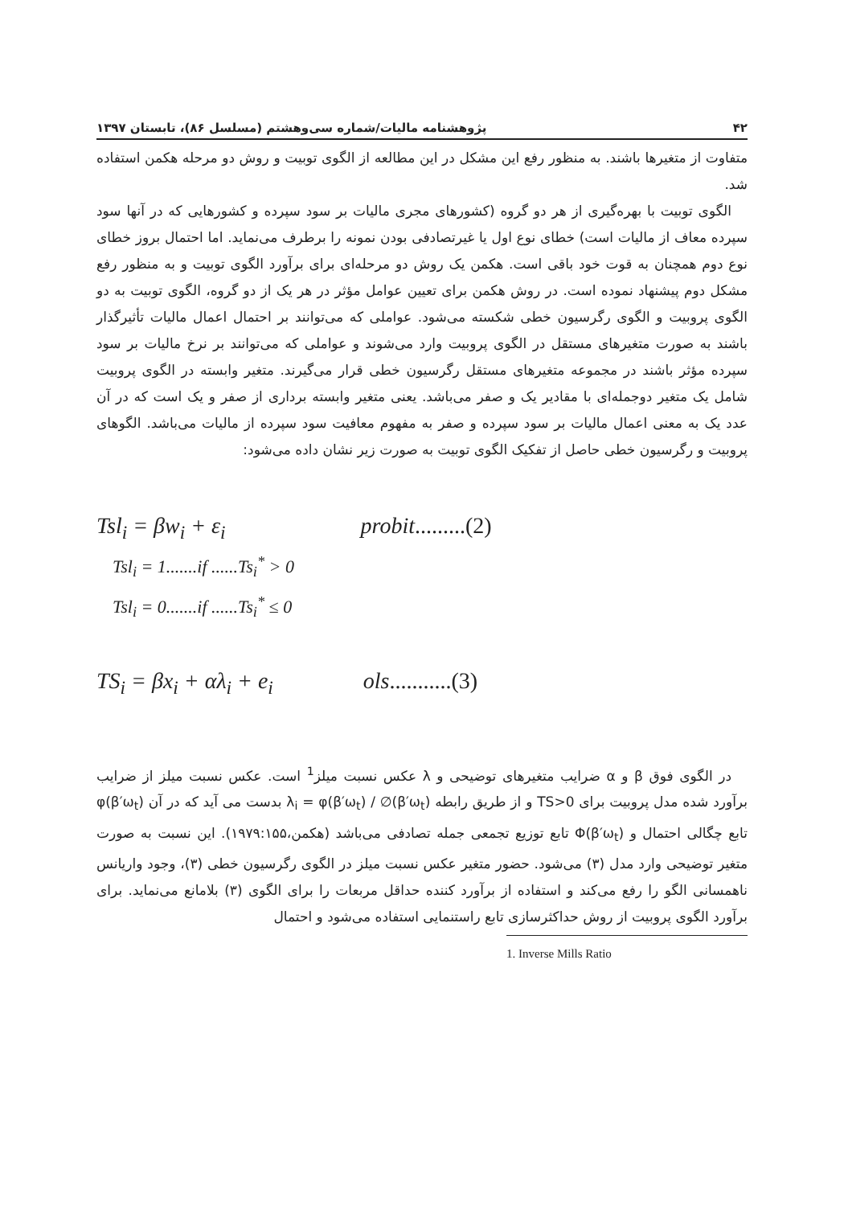۴۲ پژوهشنامه مالیات/شماره سی‌وهشتم (مسلسل ۸۶)، تابستان ۱۳۹۷
متفاوت از متغیرها باشند. به منظور رفع این مشکل در این مطالعه از الگوی توبیت و روش دو مرحله هکمن استفاده شد.
الگوی توبیت با بهره‌گیری از هر دو گروه (کشورهای مجری مالیات بر سود سپرده و کشورهایی که در آنها سود سپرده معاف از مالیات است) خطای نوع اول یا غیرتصادفی بودن نمونه را برطرف می‌نماید. اما احتمال بروز خطای نوع دوم همچنان به قوت خود باقی است. هکمن یک روش دو مرحله‌ای برای برآورد الگوی توبیت و به منظور رفع مشکل دوم پیشنهاد نموده است. در روش هکمن برای تعیین عوامل مؤثر در هر یک از دو گروه، الگوی توبیت به دو الگوی پروبیت و الگوی رگرسیون خطی شکسته می‌شود. عواملی که می‌توانند بر احتمال اعمال مالیات تأثیرگذار باشند به صورت متغیرهای مستقل در الگوی پروبیت وارد می‌شوند و عواملی که می‌توانند بر نرخ مالیات بر سود سپرده مؤثر باشند در مجموعه متغیرهای مستقل رگرسیون خطی قرار می‌گیرند. متغیر وابسته در الگوی پروبیت شامل یک متغیر دوجمله‌ای با مقادیر یک و صفر می‌باشد. یعنی متغیر وابسته برداری از صفر و یک است که در آن عدد یک به معنی اعمال مالیات بر سود سپرده و صفر به مفهوم معافیت سود سپرده از مالیات می‌باشد. الگوهای پروبیت و رگرسیون خطی حاصل از تفکیک الگوی توبیت به صورت زیر نشان داده می‌شود:
Tsl<sub>i</sub> = βw<sub>i</sub> + ε<sub>i</sub> probit.........(2)
Tsl<sub>i</sub> = 1.......if ......Ts<sub>i</sub><sup>*</sup> > 0
Tsl<sub>i</sub> = 0.......if ......Ts<sub>i</sub><sup>*</sup> ≤ 0
TS<sub>i</sub> = βx<sub>i</sub> + αλ<sub>i</sub> + e<sub>i</sub> ols...........(3)
در الگوی فوق β و α ضرایب متغیرهای توضیحی و λ عکس نسبت میلز<sup>1</sup> است. عکس نسبت میلز از ضرایب برآورد شده مدل پروبیت برای TS>0 و از طریق رابطه λ<sub>i</sub> = φ(β′ω<sub>t</sub>) / ∅(β′ω<sub>t</sub>) بدست می آید که در آن φ(β′ω<sub>t</sub>) تابع چگالی احتمال و Φ(β′ω<sub>t</sub>) تابع توزیع تجمعی جمله تصادفی می‌باشد (هکمن،۱۹۷۹:۱۵۵). این نسبت به صورت متغیر توضیحی وارد مدل (۳) می‌شود. حضور متغیر عکس نسبت میلز در الگوی رگرسیون خطی (۳)، وجود واریانس ناهمسانی الگو را رفع می‌کند و استفاده از برآورد کننده حداقل مربعات را برای الگوی (۳) بلامانع می‌نماید. برای برآورد الگوی پروبیت از روش حداکثرسازی تابع راستنمایی استفاده می‌شود و احتمال
1. Inverse Mills Ratio